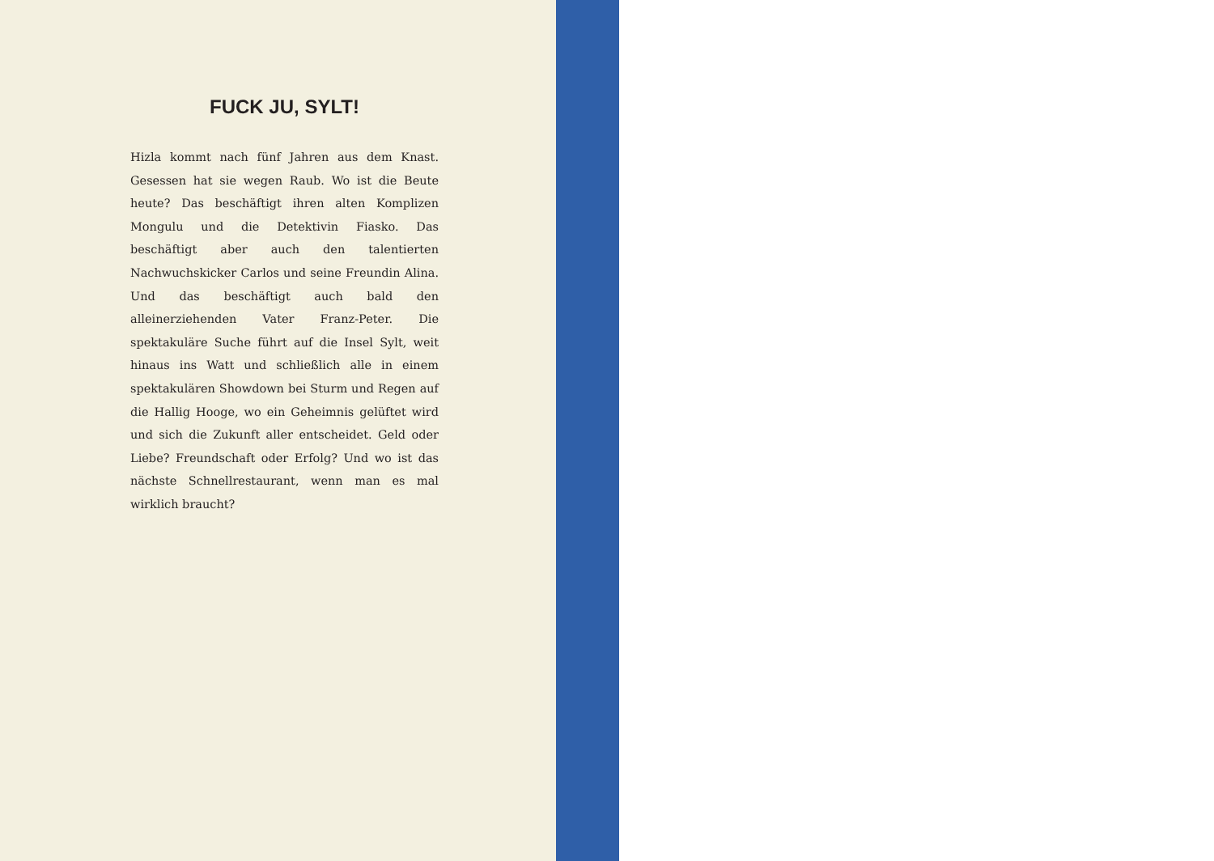FUCK JU, SYLT!
Hizla kommt nach fünf Jahren aus dem Knast. Gesessen hat sie wegen Raub. Wo ist die Beute heute? Das beschäftigt ihren alten Komplizen Mongulu und die Detektivin Fiasko. Das beschäftigt aber auch den talentierten Nachwuchskicker Carlos und seine Freundin Alina. Und das beschäftigt auch bald den alleinerziehenden Vater Franz-Peter. Die spektakuläre Suche führt auf die Insel Sylt, weit hinaus ins Watt und schließlich alle in einem spektakulären Showdown bei Sturm und Regen auf die Hallig Hooge, wo ein Geheimnis gelüftet wird und sich die Zukunft aller entscheidet. Geld oder Liebe? Freundschaft oder Erfolg? Und wo ist das nächste Schnellrestaurant, wenn man es mal wirklich braucht?